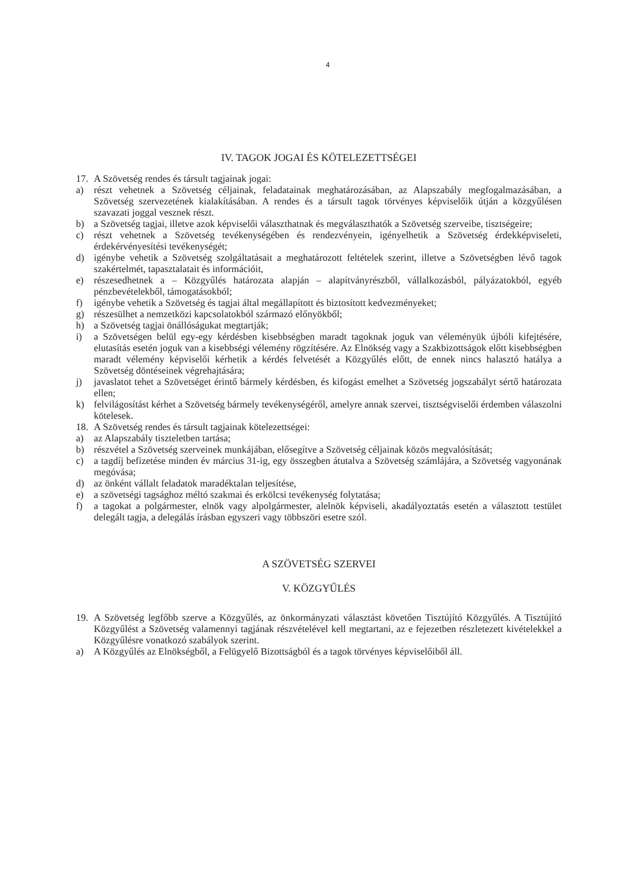4
IV. TAGOK JOGAI ÉS KÖTELEZETTSÉGEI
17. A Szövetség rendes és társult tagjainak jogai:
a) részt vehetnek a Szövetség céljainak, feladatainak meghatározásában, az Alapszabály megfogalmazásában, a Szövetség szervezetének kialakításában. A rendes és a társult tagok törvényes képviselőik útján a közgyűlésen szavazati joggal vesznek részt.
b) a Szövetség tagjai, illetve azok képviselői választhatnak és megválaszthatók a Szövetség szerveibe, tisztségeire;
c) részt vehetnek a Szövetség tevékenységében és rendezvényein, igényelhetik a Szövetség érdekképviseleti, érdekérvényesítési tevékenységét;
d) igénybe vehetik a Szövetség szolgáltatásait a meghatározott feltételek szerint, illetve a Szövetségben lévő tagok szakértelmét, tapasztalatait és információit,
e) részesedhetnek a – Közgyűlés határozata alapján – alapítványrészből, vállalkozásból, pályázatokból, egyéb pénzbevételekből, támogatásokból;
f) igénybe vehetik a Szövetség és tagjai által megállapított és biztosított kedvezményeket;
g) részesülhet a nemzetközi kapcsolatokból származó előnyökből;
h) a Szövetség tagjai önállóságukat megtartják;
i) a Szövetségen belül egy-egy kérdésben kisebbségben maradt tagoknak joguk van véleményük újbóli kifejtésére, elutasítás esetén joguk van a kisebbségi vélemény rögzítésére. Az Elnökség vagy a Szakbizottságok előtt kisebbségben maradt vélemény képviselői kérhetik a kérdés felvetését a Közgyűlés előtt, de ennek nincs halasztó hatálya a Szövetség döntéseinek végrehajtására;
j) javaslatot tehet a Szövetséget érintő bármely kérdésben, és kifogást emelhet a Szövetség jogszabályt sértő határozata ellen;
k) felvilágosítást kérhet a Szövetség bármely tevékenységéről, amelyre annak szervei, tisztségviselői érdemben válaszolni kötelesek.
18. A Szövetség rendes és társult tagjainak kötelezettségei:
a) az Alapszabály tiszteletben tartása;
b) részvétel a Szövetség szerveinek munkájában, elősegítve a Szövetség céljainak közös megvalósítását;
c) a tagdíj befizetése minden év március 31-ig, egy összegben átutalva a Szövetség számlájára, a Szövetség vagyonának megóvása;
d) az önként vállalt feladatok maradéktalan teljesítése,
e) a szövetségi tagsághoz méltó szakmai és erkölcsi tevékenység folytatása;
f) a tagokat a polgármester, elnök vagy alpolgármester, alelnök képviseli, akadályoztatás esetén a választott testület delegált tagja, a delegálás írásban egyszeri vagy többszöri esetre szól.
A SZÖVETSÉG SZERVEI
V. KÖZGYŰLÉS
19. A Szövetség legfőbb szerve a Közgyűlés, az önkormányzati választást követően Tisztújító Közgyűlés. A Tisztújító Közgyűlést a Szövetség valamennyi tagjának részvételével kell megtartani, az e fejezetben részletezett kivételekkel a Közgyűlésre vonatkozó szabályok szerint.
a) A Közgyűlés az Elnökségből, a Felügyelő Bizottságból és a tagok törvényes képviselőiből áll.